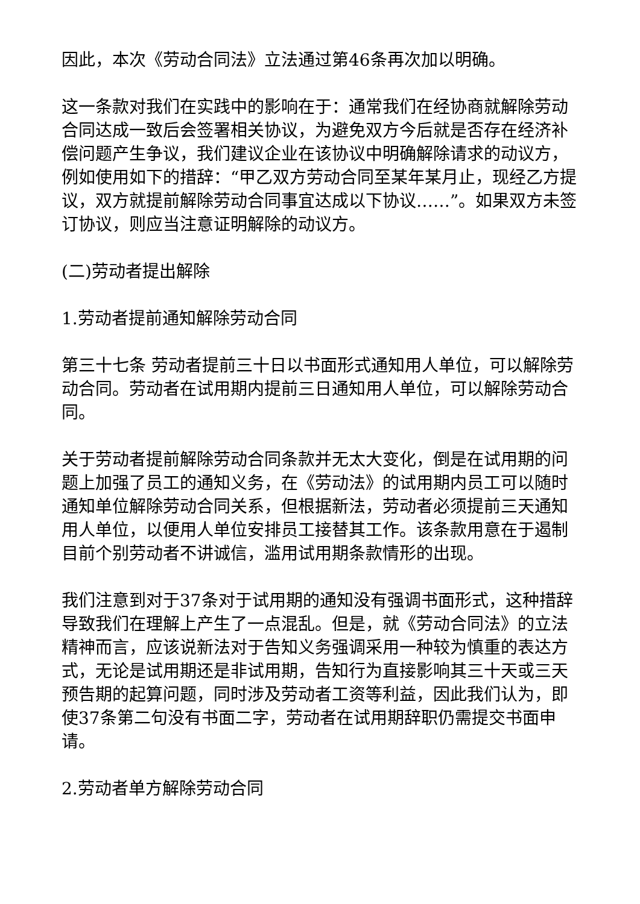因此，本次《劳动合同法》立法通过第46条再次加以明确。
这一条款对我们在实践中的影响在于：通常我们在经协商就解除劳动合同达成一致后会签署相关协议，为避免双方今后就是否存在经济补偿问题产生争议，我们建议企业在该协议中明确解除请求的动议方，例如使用如下的措辞：“甲乙双方劳动合同至某年某月止，现经乙方提议，双方就提前解除劳动合同事宜达成以下协议……”。如果双方未签订协议，则应当注意证明解除的动议方。
(二)劳动者提出解除
1.劳动者提前通知解除劳动合同
第三十七条 劳动者提前三十日以书面形式通知用人单位，可以解除劳动合同。劳动者在试用期内提前三日通知用人单位，可以解除劳动合同。
关于劳动者提前解除劳动合同条款并无太大变化，倒是在试用期的问题上加强了员工的通知义务，在《劳动法》的试用期内员工可以随时通知单位解除劳动合同关系，但根据新法，劳动者必须提前三天通知用人单位，以便用人单位安排员工接替其工作。该条款用意在于遏制目前个别劳动者不讲诚信，滥用试用期条款情形的出现。
我们注意到对于37条对于试用期的通知没有强调书面形式，这种措辞导致我们在理解上产生了一点混乱。但是，就《劳动合同法》的立法精神而言，应该说新法对于告知义务强调采用一种较为慎重的表达方式，无论是试用期还是非试用期，告知行为直接影响其三十天或三天预告期的起算问题，同时涉及劳动者工资等利益，因此我们认为，即使37条第二句没有书面二字，劳动者在试用期辞职仍需提交书面申请。
2.劳动者单方解除劳动合同